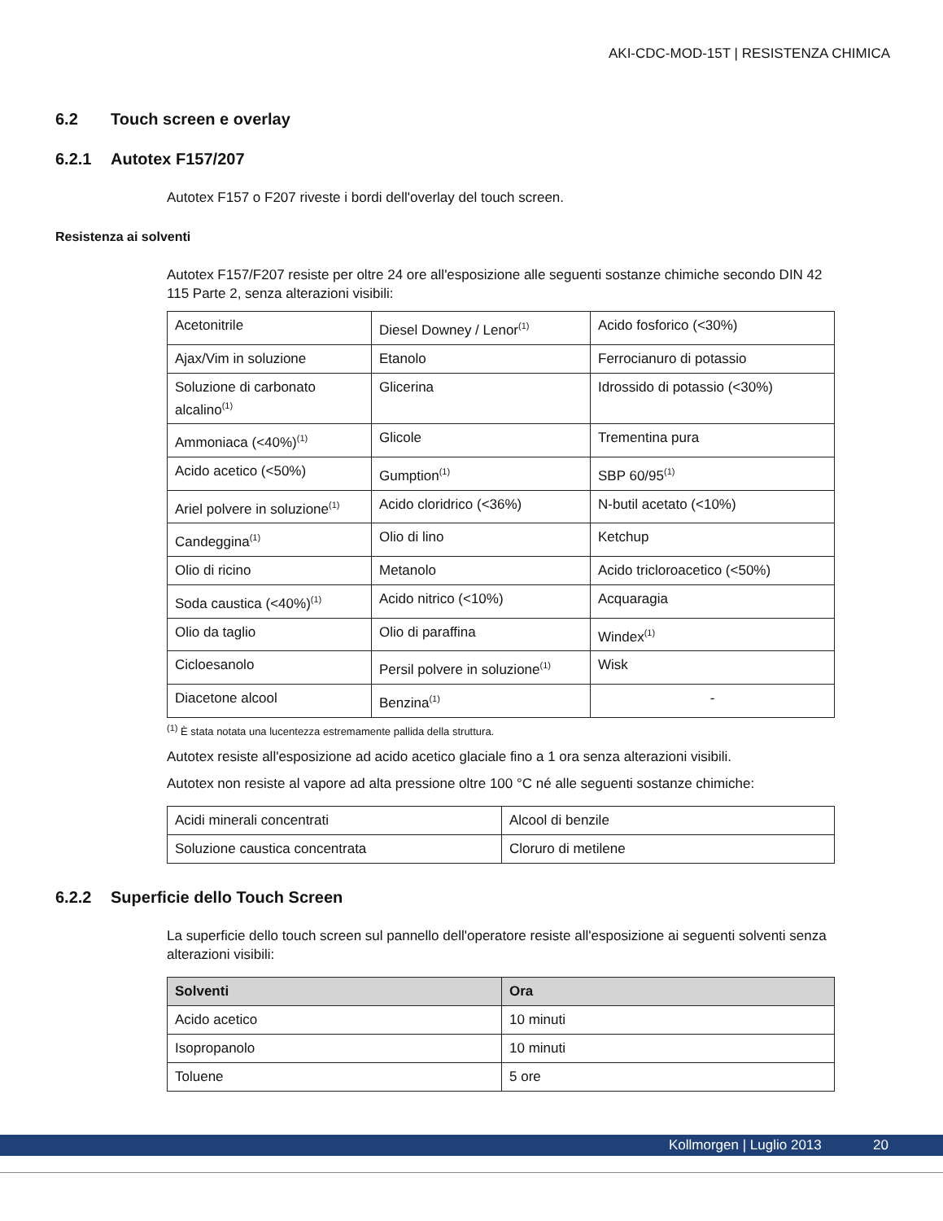AKI-CDC-MOD-15T | RESISTENZA CHIMICA
6.2 Touch screen e overlay
6.2.1 Autotex F157/207
Autotex F157 o F207 riveste i bordi dell'overlay del touch screen.
Resistenza ai solventi
Autotex F157/F207 resiste per oltre 24 ore all'esposizione alle seguenti sostanze chimiche secondo DIN 42 115 Parte 2, senza alterazioni visibili:
| Acetonitrile | Diesel Downey / Lenor<sup>(1)</sup> | Acido fosforico (<30%) |
| Ajax/Vim in soluzione | Etanolo | Ferrocianuro di potassio |
| Soluzione di carbonato alcalino<sup>(1)</sup> | Glicerina | Idrossido di potassio (<30%) |
| Ammoniaca (<40%)<sup>(1)</sup> | Glicole | Trementina pura |
| Acido acetico (<50%) | Gumption<sup>(1)</sup> | SBP 60/95<sup>(1)</sup> |
| Ariel polvere in soluzione<sup>(1)</sup> | Acido cloridrico (<36%) | N-butil acetato (<10%) |
| Candeggina<sup>(1)</sup> | Olio di lino | Ketchup |
| Olio di ricino | Metanolo | Acido tricloroacetico (<50%) |
| Soda caustica (<40%)<sup>(1)</sup> | Acido nitrico (<10%) | Acquaragia |
| Olio da taglio | Olio di paraffina | Windex<sup>(1)</sup> |
| Cicloesanolo | Persil polvere in soluzione<sup>(1)</sup> | Wisk |
| Diacetone alcool | Benzina<sup>(1)</sup> | - |
<sup>(1)</sup> È stata notata una lucentezza estremamente pallida della struttura.
Autotex resiste all'esposizione ad acido acetico glaciale fino a 1 ora senza alterazioni visibili.
Autotex non resiste al vapore ad alta pressione oltre 100 °C né alle seguenti sostanze chimiche:
| Acidi minerali concentrati | Alcool di benzile |
| Soluzione caustica concentrata | Cloruro di metilene |
6.2.2 Superficie dello Touch Screen
La superficie dello touch screen sul pannello dell'operatore resiste all'esposizione ai seguenti solventi senza alterazioni visibili:
| Solventi | Ora |
| --- | --- |
| Acido acetico | 10 minuti |
| Isopropanolo | 10 minuti |
| Toluene | 5 ore |
Kollmorgen | Luglio 2013 20